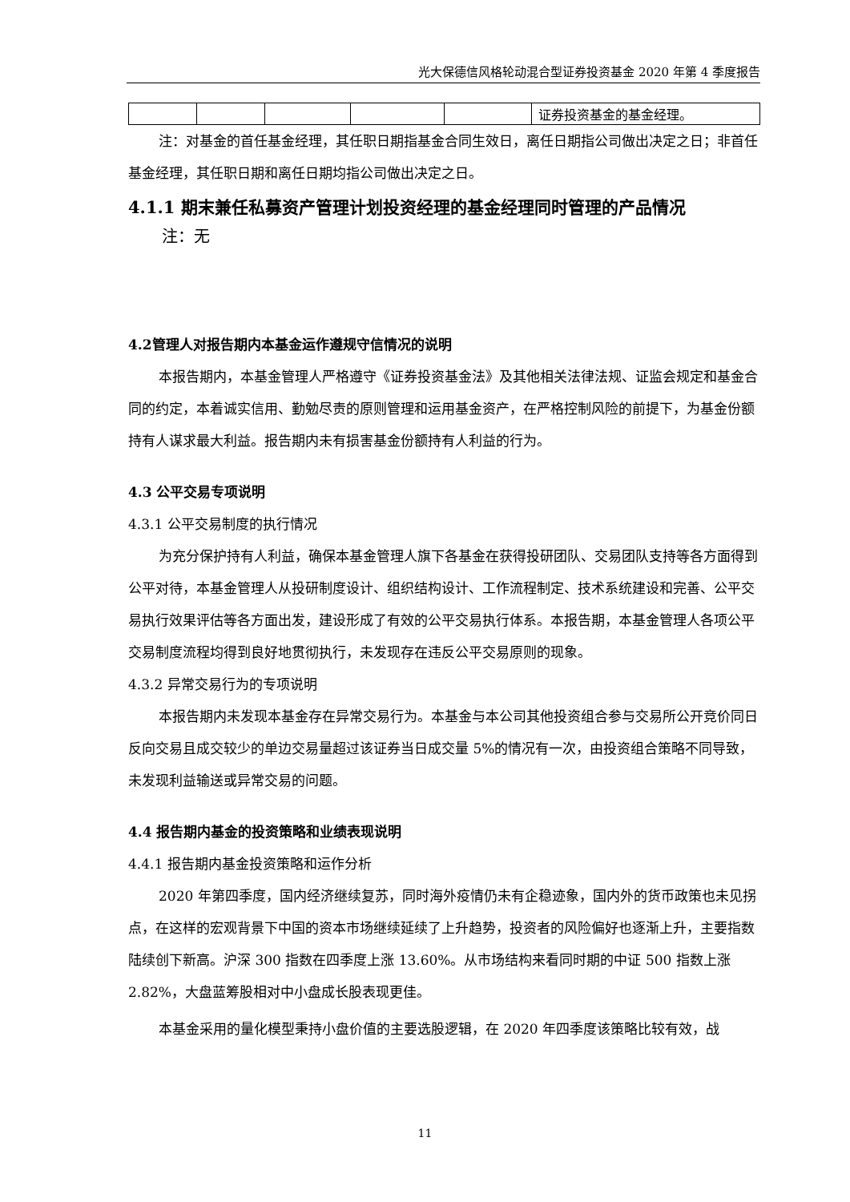光大保德信风格轮动混合型证券投资基金 2020 年第 4 季度报告
| | | | | | 证券投资基金的基金经理。 |
注：对基金的首任基金经理，其任职日期指基金合同生效日，离任日期指公司做出决定之日；非首任基金经理，其任职日期和离任日期均指公司做出决定之日。
4.1.1 期末兼任私募资产管理计划投资经理的基金经理同时管理的产品情况
注：无
4.2管理人对报告期内本基金运作遵规守信情况的说明
本报告期内，本基金管理人严格遵守《证券投资基金法》及其他相关法律法规、证监会规定和基金合同的约定，本着诚实信用、勤勉尽责的原则管理和运用基金资产，在严格控制风险的前提下，为基金份额持有人谋求最大利益。报告期内未有损害基金份额持有人利益的行为。
4.3 公平交易专项说明
4.3.1 公平交易制度的执行情况
为充分保护持有人利益，确保本基金管理人旗下各基金在获得投研团队、交易团队支持等各方面得到公平对待，本基金管理人从投研制度设计、组织结构设计、工作流程制定、技术系统建设和完善、公平交易执行效果评估等各方面出发，建设形成了有效的公平交易执行体系。本报告期，本基金管理人各项公平交易制度流程均得到良好地贯彻执行，未发现存在违反公平交易原则的现象。
4.3.2 异常交易行为的专项说明
本报告期内未发现本基金存在异常交易行为。本基金与本公司其他投资组合参与交易所公开竞价同日反向交易且成交较少的单边交易量超过该证券当日成交量 5%的情况有一次，由投资组合策略不同导致，未发现利益输送或异常交易的问题。
4.4 报告期内基金的投资策略和业绩表现说明
4.4.1 报告期内基金投资策略和运作分析
2020 年第四季度，国内经济继续复苏，同时海外疫情仍未有企稳迹象，国内外的货币政策也未见拐点，在这样的宏观背景下中国的资本市场继续延续了上升趋势，投资者的风险偏好也逐渐上升，主要指数陆续创下新高。沪深 300 指数在四季度上涨 13.60%。从市场结构来看同时期的中证 500 指数上涨 2.82%，大盘蓝筹股相对中小盘成长股表现更佳。
本基金采用的量化模型秉持小盘价值的主要选股逻辑，在 2020 年四季度该策略比较有效，战
11